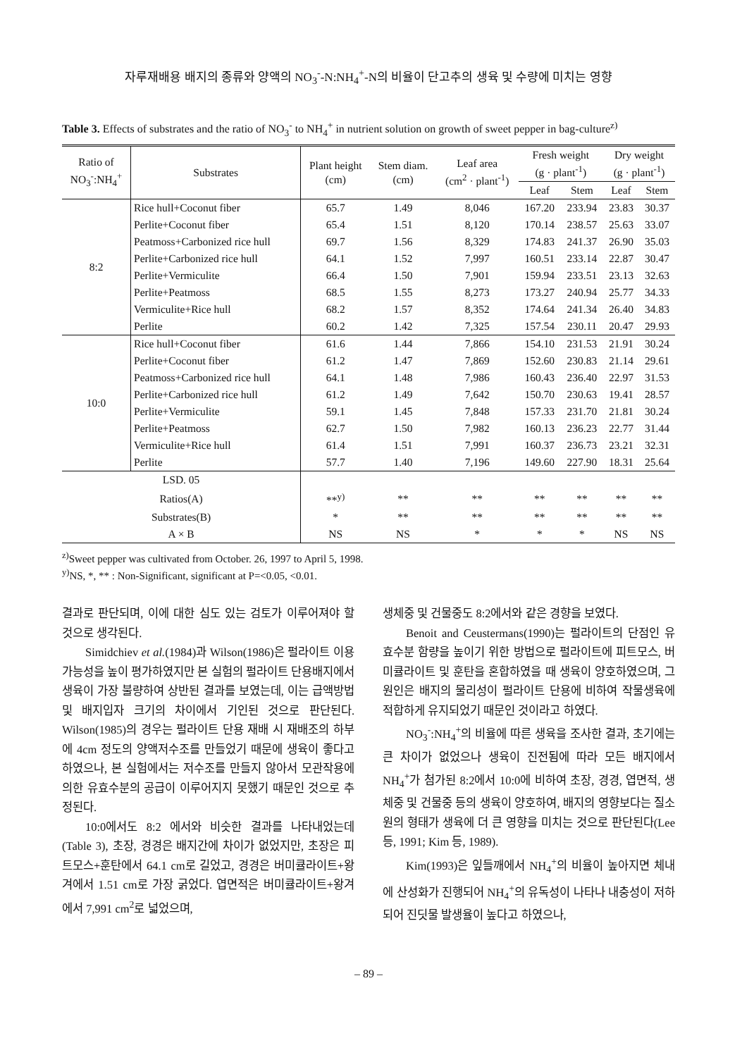자루재배용 배지의 종류와 양액의 NO<sub>3</sub><sup>-</sup>-N:NH<sub>4</sub><sup>+</sup>-N의 비율이 단고추의 생육 및 수량에 미치는 영향
Table 3. Effects of substrates and the ratio of NO<sub>3</sub><sup>-</sup> to NH<sub>4</sub><sup>+</sup> in nutrient solution on growth of sweet pepper in bag-culture<sup>z)</sup>
| Ratio of NO<sub>3</sub><sup>-</sup>:NH<sub>4</sub><sup>+</sup> | Substrates | Plant height (cm) | Stem diam. (cm) | Leaf area (cm<sup>2</sup> · plant<sup>-1</sup>) | Fresh weight (g · plant<sup>-1</sup>) | | Dry weight (g · plant<sup>-1</sup>) | |
| --- | --- | --- | --- | --- | --- | --- | --- | --- |
| | | | | | Leaf | Stem | Leaf | Stem |
| 8:2 | Rice hull+Coconut fiber | 65.7 | 1.49 | 8,046 | 167.20 | 233.94 | 23.83 | 30.37 |
| | Perlite+Coconut fiber | 65.4 | 1.51 | 8,120 | 170.14 | 238.57 | 25.63 | 33.07 |
| | Peatmoss+Carbonized rice hull | 69.7 | 1.56 | 8,329 | 174.83 | 241.37 | 26.90 | 35.03 |
| | Perlite+Carbonized rice hull | 64.1 | 1.52 | 7,997 | 160.51 | 233.14 | 22.87 | 30.47 |
| | Perlite+Vermiculite | 66.4 | 1.50 | 7,901 | 159.94 | 233.51 | 23.13 | 32.63 |
| | Perlite+Peatmoss | 68.5 | 1.55 | 8,273 | 173.27 | 240.94 | 25.77 | 34.33 |
| | Vermiculite+Rice hull | 68.2 | 1.57 | 8,352 | 174.64 | 241.34 | 26.40 | 34.83 |
| | Perlite | 60.2 | 1.42 | 7,325 | 157.54 | 230.11 | 20.47 | 29.93 |
| 10:0 | Rice hull+Coconut fiber | 61.6 | 1.44 | 7,866 | 154.10 | 231.53 | 21.91 | 30.24 |
| | Perlite+Coconut fiber | 61.2 | 1.47 | 7,869 | 152.60 | 230.83 | 21.14 | 29.61 |
| | Peatmoss+Carbonized rice hull | 64.1 | 1.48 | 7,986 | 160.43 | 236.40 | 22.97 | 31.53 |
| | Perlite+Carbonized rice hull | 61.2 | 1.49 | 7,642 | 150.70 | 230.63 | 19.41 | 28.57 |
| | Perlite+Vermiculite | 59.1 | 1.45 | 7,848 | 157.33 | 231.70 | 21.81 | 30.24 |
| | Perlite+Peatmoss | 62.7 | 1.50 | 7,982 | 160.13 | 236.23 | 22.77 | 31.44 |
| | Vermiculite+Rice hull | 61.4 | 1.51 | 7,991 | 160.37 | 236.73 | 23.21 | 32.31 |
| | Perlite | 57.7 | 1.40 | 7,196 | 149.60 | 227.90 | 18.31 | 25.64 |
| LSD. 05 | | | | | | | | |
| Ratios(A) | | **<sup>y)</sup> | ** | ** | ** | ** | ** | ** |
| Substrates(B) | | * | ** | ** | ** | ** | ** | ** |
| A × B | | NS | NS | * | * | * | NS | NS |
<sup>z)</sup> Sweet pepper was cultivated from October. 26, 1997 to April 5, 1998.
<sup>y)</sup> NS, *, ** : Non-Significant, significant at P=<0.05, <0.01.
결과로 판단되며, 이에 대한 심도 있는 검토가 이루어져야 할 것으로 생각된다.
Simidchiev et al.(1984)과 Wilson(1986)은 펄라이트 이용 가능성을 높이 평가하였지만 본 실험의 펄라이트 단용배지에서 생육이 가장 불량하여 상반된 결과를 보였는데, 이는 급액방법 및 배지입자 크기의 차이에서 기인된 것으로 판단된다. Wilson(1985)의 경우는 펄라이트 단용 재배 시 재배조의 하부에 4cm 정도의 양액저수조를 만들었기 때문에 생육이 좋다고 하였으나, 본 실험에서는 저수조를 만들지 않아서 모관작용에 의한 유효수분의 공급이 이루어지지 못했기 때문인 것으로 추정된다.
10:0에서도 8:2 에서와 비슷한 결과를 나타내었는데(Table 3), 초장, 경경은 배지간에 차이가 없었지만, 초장은 피트모스+훈탄에서 64.1 cm로 길었고, 경경은 버미큘라이트+왕겨에서 1.51 cm로 가장 굵었다. 엽면적은 버미큘라이트+왕겨에서 7,991 cm<sup>2</sup>로 넓었으며,
생체중 및 건물중도 8:2에서와 같은 경향을 보였다.
Benoit and Ceustermans(1990)는 펄라이트의 단점인 유효수분 함량을 높이기 위한 방법으로 펄라이트에 피트모스, 버미큘라이트 및 훈탄을 혼합하였을 때 생육이 양호하였으며, 그 원인은 배지의 물리성이 펄라이트 단용에 비하여 작물생육에 적합하게 유지되었기 때문인 것이라고 하였다.
NO<sub>3</sub><sup>-</sup>:NH<sub>4</sub><sup>+</sup>의 비율에 따른 생육을 조사한 결과, 초기에는 큰 차이가 없었으나 생육이 진전됨에 따라 모든 배지에서 NH<sub>4</sub><sup>+</sup>가 첨가된 8:2에서 10:0에 비하여 초장, 경경, 엽면적, 생체중 및 건물중 등의 생육이 양호하여, 배지의 영향보다는 질소원의 형태가 생육에 더 큰 영향을 미치는 것으로 판단된다(Lee 등, 1991; Kim 등, 1989).
Kim(1993)은 잎들깨에서 NH<sub>4</sub><sup>+</sup>의 비율이 높아지면 체내에 산성화가 진행되어 NH<sub>4</sub><sup>+</sup>의 유독성이 나타나 내충성이 저하되어 진딧물 발생율이 높다고 하였으나,
– 89 –